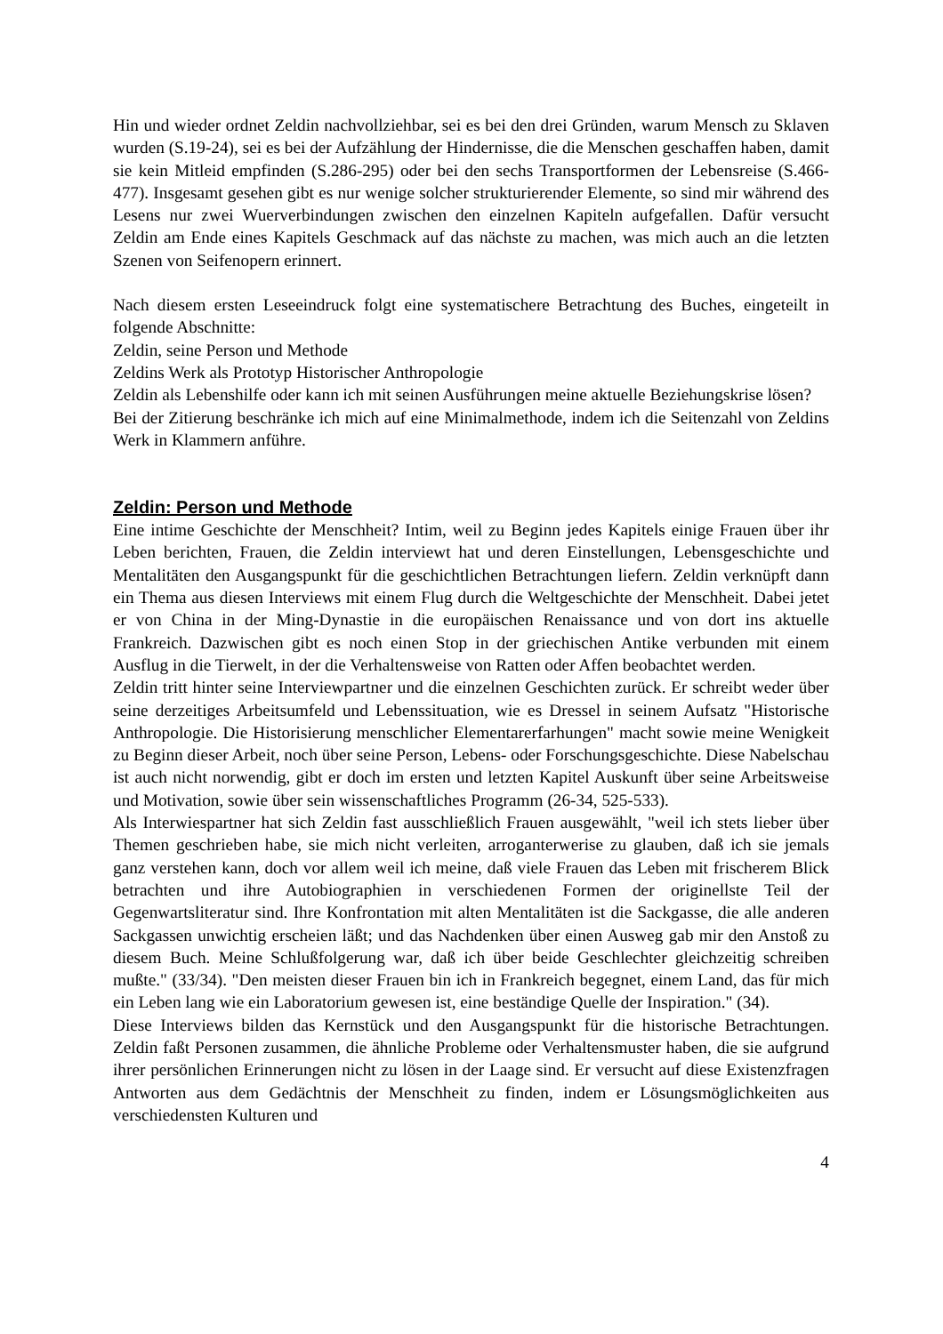Hin und wieder ordnet Zeldin nachvollziehbar, sei es bei den drei Gründen, warum Mensch zu Sklaven wurden (S.19-24), sei es bei der Aufzählung der Hindernisse, die die Menschen geschaffen haben, damit sie kein Mitleid empfinden (S.286-295) oder bei den sechs Transportformen der Lebensreise (S.466-477). Insgesamt gesehen gibt es nur wenige solcher strukturierender Elemente, so sind mir während des Lesens nur zwei Wuerverbindungen zwischen den einzelnen Kapiteln aufgefallen. Dafür versucht Zeldin am Ende eines Kapitels Geschmack auf das nächste zu machen, was mich auch an die letzten Szenen von Seifenopern erinnert.
Nach diesem ersten Leseeindruck folgt eine systematischere Betrachtung des Buches, eingeteilt in folgende Abschnitte:
Zeldin, seine Person und Methode
Zeldins Werk als Prototyp Historischer Anthropologie
Zeldin als Lebenshilfe oder kann ich mit seinen Ausführungen meine aktuelle Beziehungskrise lösen?
Bei der Zitierung beschränke ich mich auf eine Minimalmethode, indem ich die Seitenzahl von Zeldins Werk in Klammern anführe.
Zeldin: Person und Methode
Eine intime Geschichte der Menschheit? Intim, weil zu Beginn jedes Kapitels einige Frauen über ihr Leben berichten, Frauen, die Zeldin interviewt hat und deren Einstellungen, Lebensgeschichte und Mentalitäten den Ausgangspunkt für die geschichtlichen Betrachtungen liefern. Zeldin verknüpft dann ein Thema aus diesen Interviews mit einem Flug durch die Weltgeschichte der Menschheit. Dabei jetet er von China in der Ming-Dynastie in die europäischen Renaissance und von dort ins aktuelle Frankreich. Dazwischen gibt es noch einen Stop in der griechischen Antike verbunden mit einem Ausflug in die Tierwelt, in der die Verhaltensweise von Ratten oder Affen beobachtet werden.
Zeldin tritt hinter seine Interviewpartner und die einzelnen Geschichten zurück. Er schreibt weder über seine derzeitiges Arbeitsumfeld und Lebenssituation, wie es Dressel in seinem Aufsatz "Historische Anthropologie. Die Historisierung menschlicher Elementarerfarhungen" macht sowie meine Wenigkeit zu Beginn dieser Arbeit, noch über seine Person, Lebens- oder Forschungsgeschichte. Diese Nabelschau ist auch nicht norwendig, gibt er doch im ersten und letzten Kapitel Auskunft über seine Arbeitsweise und Motivation, sowie über sein wissenschaftliches Programm (26-34, 525-533).
Als Interwiespartner hat sich Zeldin fast ausschließlich Frauen ausgewählt, "weil ich stets lieber über Themen geschrieben habe, sie mich nicht verleiten, arroganterwerise zu glauben, daß ich sie jemals ganz verstehen kann, doch vor allem weil ich meine, daß viele Frauen das Leben mit frischerem Blick betrachten und ihre Autobiographien in verschiedenen Formen der originellste Teil der Gegenwartsliteratur sind. Ihre Konfrontation mit alten Mentalitäten ist die Sackgasse, die alle anderen Sackgassen unwichtig erscheien läßt; und das Nachdenken über einen Ausweg gab mir den Anstoß zu diesem Buch. Meine Schlußfolgerung war, daß ich über beide Geschlechter gleichzeitig schreiben mußte." (33/34). "Den meisten dieser Frauen bin ich in Frankreich begegnet, einem Land, das für mich ein Leben lang wie ein Laboratorium gewesen ist, eine beständige Quelle der Inspiration." (34).
Diese Interviews bilden das Kernstück und den Ausgangspunkt für die historische Betrachtungen. Zeldin faßt Personen zusammen, die ähnliche Probleme oder Verhaltensmuster haben, die sie aufgrund ihrer persönlichen Erinnerungen nicht zu lösen in der Laage sind. Er versucht auf diese Existenzfragen Antworten aus dem Gedächtnis der Menschheit zu finden, indem er Lösungsmöglichkeiten aus verschiedensten Kulturen und
4